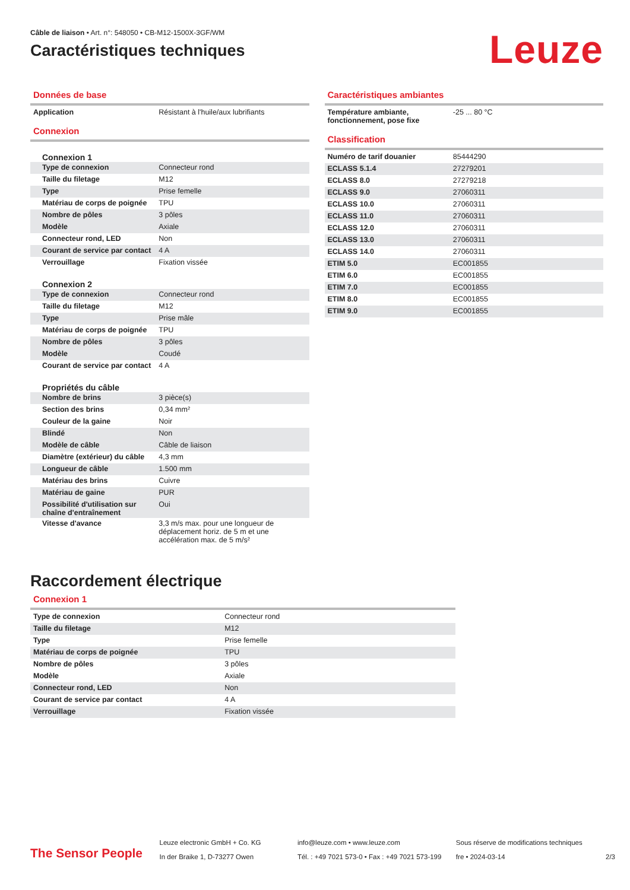Câble de liaison • Art. n°: 548050 • CB-M12-1500X-3GF/WM
Caractéristiques techniques
Leuze
Données de base
| Application | Résistant à l'huile/aux lubrifiants |
Connexion
Connexion 1
| Type de connexion | Connecteur rond |
| Taille du filetage | M12 |
| Type | Prise femelle |
| Matériau de corps de poignée | TPU |
| Nombre de pôles | 3 pôles |
| Modèle | Axiale |
| Connecteur rond, LED | Non |
| Courant de service par contact | 4 A |
| Verrouillage | Fixation vissée |
Connexion 2
| Type de connexion | Connecteur rond |
| Taille du filetage | M12 |
| Type | Prise mâle |
| Matériau de corps de poignée | TPU |
| Nombre de pôles | 3 pôles |
| Modèle | Coudé |
| Courant de service par contact | 4 A |
Propriétés du câble
| Nombre de brins | 3 pièce(s) |
| Section des brins | 0,34 mm² |
| Couleur de la gaine | Noir |
| Blindé | Non |
| Modèle de câble | Câble de liaison |
| Diamètre (extérieur) du câble | 4,3 mm |
| Longueur de câble | 1.500 mm |
| Matériau des brins | Cuivre |
| Matériau de gaine | PUR |
| Possibilité d'utilisation sur chaîne d'entraînement | Oui |
| Vitesse d'avance | 3,3 m/s max. pour une longueur de déplacement horiz. de 5 m et une accélération max. de 5 m/s² |
Caractéristiques ambiantes
| Température ambiante, fonctionnement, pose fixe | -25 ... 80 °C |
Classification
| Numéro de tarif douanier | 85444290 |
| ECLASS 5.1.4 | 27279201 |
| ECLASS 8.0 | 27279218 |
| ECLASS 9.0 | 27060311 |
| ECLASS 10.0 | 27060311 |
| ECLASS 11.0 | 27060311 |
| ECLASS 12.0 | 27060311 |
| ECLASS 13.0 | 27060311 |
| ECLASS 14.0 | 27060311 |
| ETIM 5.0 | EC001855 |
| ETIM 6.0 | EC001855 |
| ETIM 7.0 | EC001855 |
| ETIM 8.0 | EC001855 |
| ETIM 9.0 | EC001855 |
Raccordement électrique
Connexion 1
| Type de connexion | Connecteur rond |
| Taille du filetage | M12 |
| Type | Prise femelle |
| Matériau de corps de poignée | TPU |
| Nombre de pôles | 3 pôles |
| Modèle | Axiale |
| Connecteur rond, LED | Non |
| Courant de service par contact | 4 A |
| Verrouillage | Fixation vissée |
The Sensor People
Leuze electronic GmbH + Co. KG
In der Braike 1, D-73277 Owen
info@leuze.com • www.leuze.com
Tél. : +49 7021 573-0 • Fax : +49 7021 573-199
Sous réserve de modifications techniques
fre • 2024-03-14
2/3